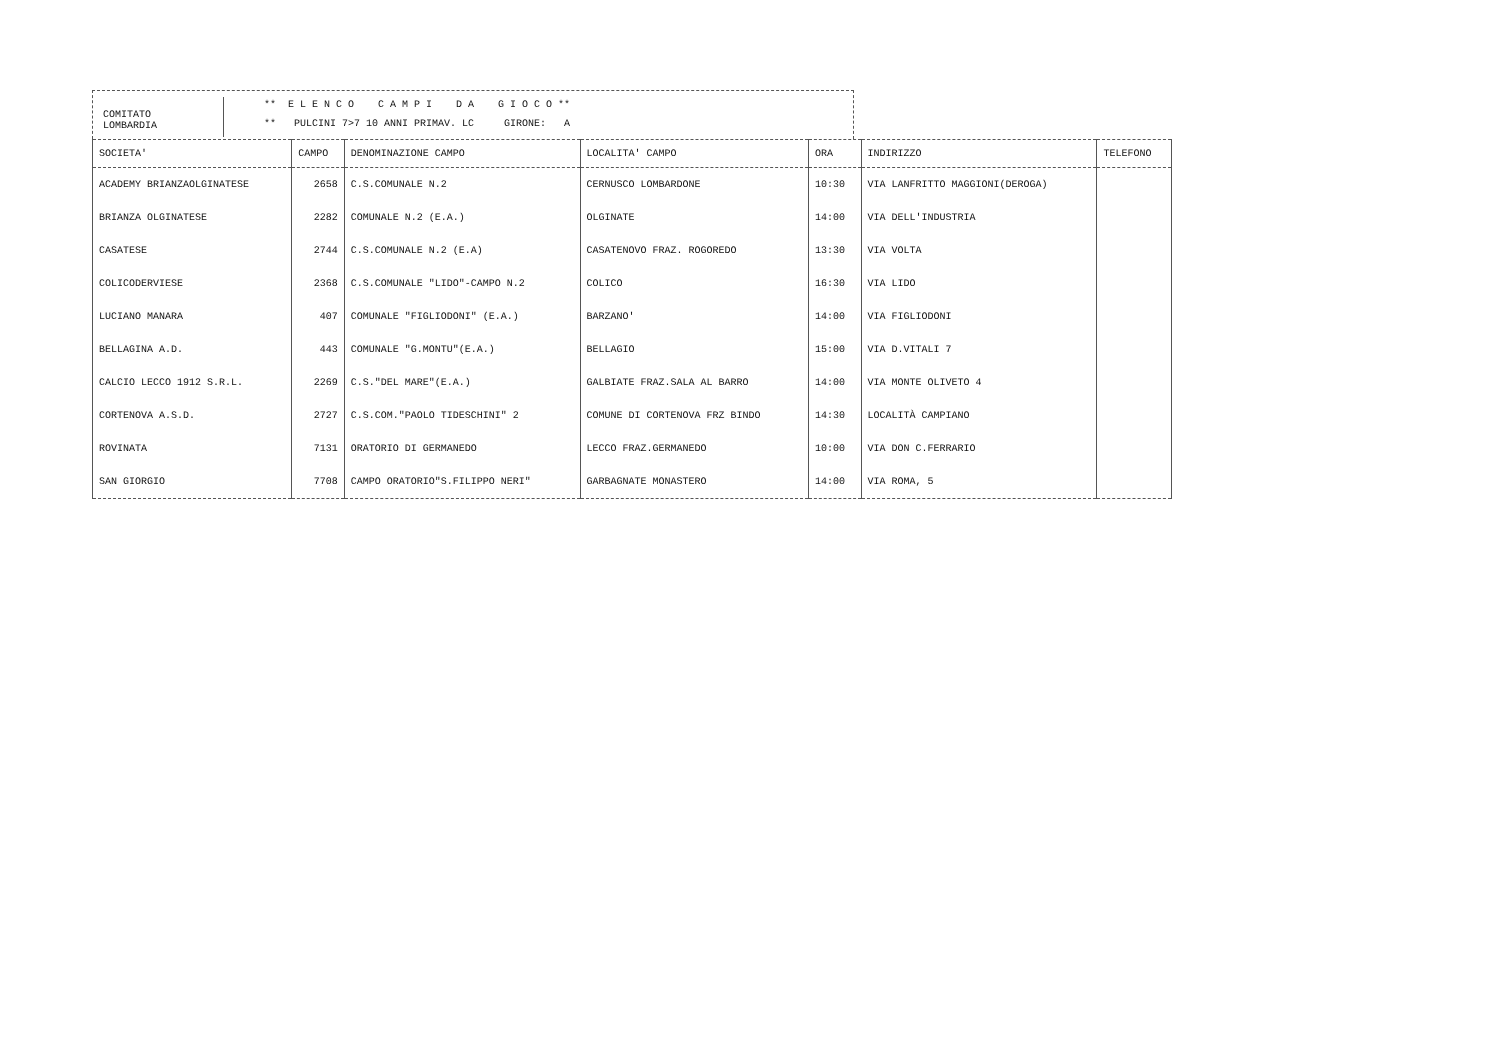COMITATO
LOMBARDIA
** E L E N C O C A M P I D A G I O C O **
** PULCINI 7>7 10 ANNI PRIMAV. LC GIRONE: A
| SOCIETA' | CAMPO | DENOMINAZIONE CAMPO | LOCALITA' CAMPO | ORA | INDIRIZZO | TELEFONO |
| --- | --- | --- | --- | --- | --- | --- |
| ACADEMY BRIANZAOLGINATESE | 2658 | C.S.COMUNALE N.2 | CERNUSCO LOMBARDONE | 10:30 | VIA LANFRITTO MAGGIONI(DEROGA) | |
| BRIANZA OLGINATESE | 2282 | COMUNALE N.2 (E.A.) | OLGINATE | 14:00 | VIA DELL'INDUSTRIA | |
| CASATESE | 2744 | C.S.COMUNALE N.2 (E.A) | CASATENOVO FRAZ. ROGOREDO | 13:30 | VIA VOLTA | |
| COLICODERVIESE | 2368 | C.S.COMUNALE "LIDO"-CAMPO N.2 | COLICO | 16:30 | VIA LIDO | |
| LUCIANO MANARA | 407 | COMUNALE "FIGLIODONI" (E.A.) | BARZANO' | 14:00 | VIA FIGLIODONI | |
| BELLAGINA A.D. | 443 | COMUNALE "G.MONTU"(E.A.) | BELLAGIO | 15:00 | VIA D.VITALI 7 | |
| CALCIO LECCO 1912 S.R.L. | 2269 | C.S."DEL MARE"(E.A.) | GALBIATE FRAZ.SALA AL BARRO | 14:00 | VIA MONTE OLIVETO 4 | |
| CORTENOVA A.S.D. | 2727 | C.S.COM."PAOLO TIDESCHINI" 2 | COMUNE DI CORTENOVA FRZ BINDO | 14:30 | LOCALITÀ CAMPIANO | |
| ROVINATA | 7131 | ORATORIO DI GERMANEDO | LECCO FRAZ.GERMANEDO | 10:00 | VIA DON C.FERRARIO | |
| SAN GIORGIO | 7708 | CAMPO ORATORIO"S.FILIPPO NERI" | GARBAGNATE MONASTERO | 14:00 | VIA ROMA, 5 | |